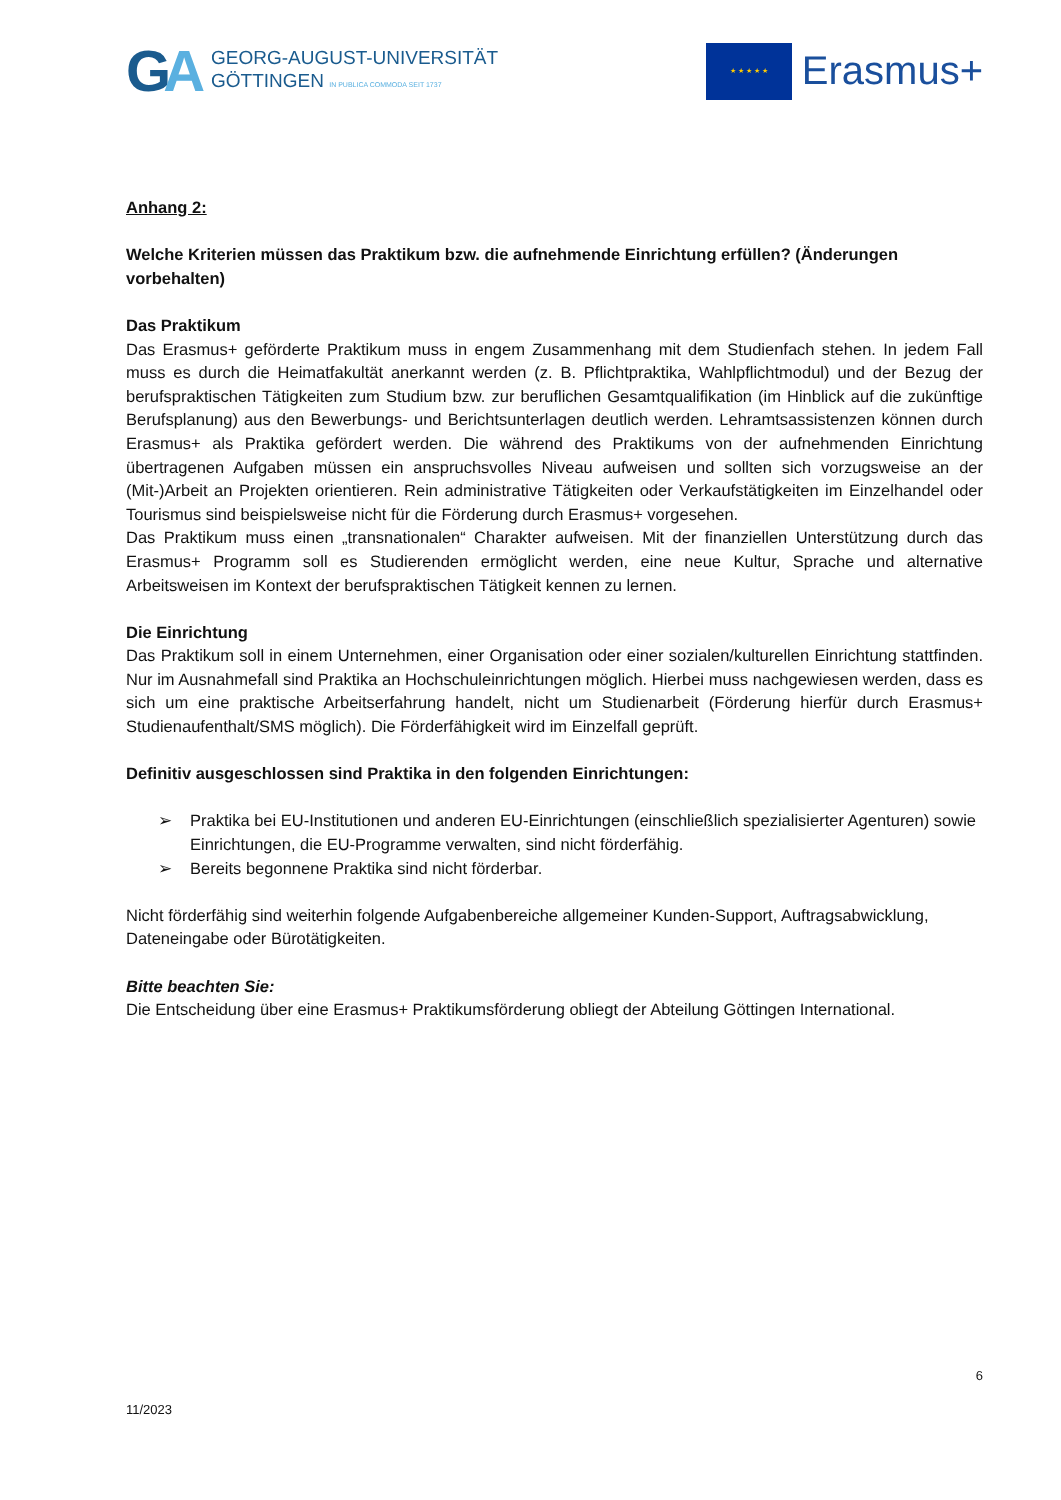GA
GEORG-AUGUST-UNIVERSITÄT
GÖTTINGEN IN PUBLICA COMMODA SEIT 1737
★ ★ ★ ★ ★
Erasmus+
Anhang 2:
Welche Kriterien müssen das Praktikum bzw. die aufnehmende Einrichtung erfüllen? (Änderungen vorbehalten)
Das Praktikum
Das Erasmus+ geförderte Praktikum muss in engem Zusammenhang mit dem Studienfach stehen. In jedem Fall muss es durch die Heimatfakultät anerkannt werden (z. B. Pflichtpraktika, Wahlpflichtmodul) und der Bezug der berufspraktischen Tätigkeiten zum Studium bzw. zur beruflichen Gesamtqualifikation (im Hinblick auf die zukünftige Berufsplanung) aus den Bewerbungs- und Berichtsunterlagen deutlich werden. Lehramtsassistenzen können durch Erasmus+ als Praktika gefördert werden. Die während des Praktikums von der aufnehmenden Einrichtung übertragenen Aufgaben müssen ein anspruchsvolles Niveau aufweisen und sollten sich vorzugsweise an der (Mit-)Arbeit an Projekten orientieren. Rein administrative Tätigkeiten oder Verkaufstätigkeiten im Einzelhandel oder Tourismus sind beispielsweise nicht für die Förderung durch Erasmus+ vorgesehen.
Das Praktikum muss einen „transnationalen“ Charakter aufweisen. Mit der finanziellen Unterstützung durch das Erasmus+ Programm soll es Studierenden ermöglicht werden, eine neue Kultur, Sprache und alternative Arbeitsweisen im Kontext der berufspraktischen Tätigkeit kennen zu lernen.
Die Einrichtung
Das Praktikum soll in einem Unternehmen, einer Organisation oder einer sozialen/kulturellen Einrichtung stattfinden. Nur im Ausnahmefall sind Praktika an Hochschuleinrichtungen möglich. Hierbei muss nachgewiesen werden, dass es sich um eine praktische Arbeitserfahrung handelt, nicht um Studienarbeit (Förderung hierfür durch Erasmus+ Studienaufenthalt/SMS möglich). Die Förderfähigkeit wird im Einzelfall geprüft.
Definitiv ausgeschlossen sind Praktika in den folgenden Einrichtungen:
➢ Praktika bei EU-Institutionen und anderen EU-Einrichtungen (einschließlich spezialisierter Agenturen) sowie Einrichtungen, die EU-Programme verwalten, sind nicht förderfähig.
➢ Bereits begonnene Praktika sind nicht förderbar.
Nicht förderfähig sind weiterhin folgende Aufgabenbereiche allgemeiner Kunden-Support, Auftragsabwicklung, Dateneingabe oder Bürotätigkeiten.
Bitte beachten Sie:
Die Entscheidung über eine Erasmus+ Praktikumsförderung obliegt der Abteilung Göttingen International.
6
11/2023